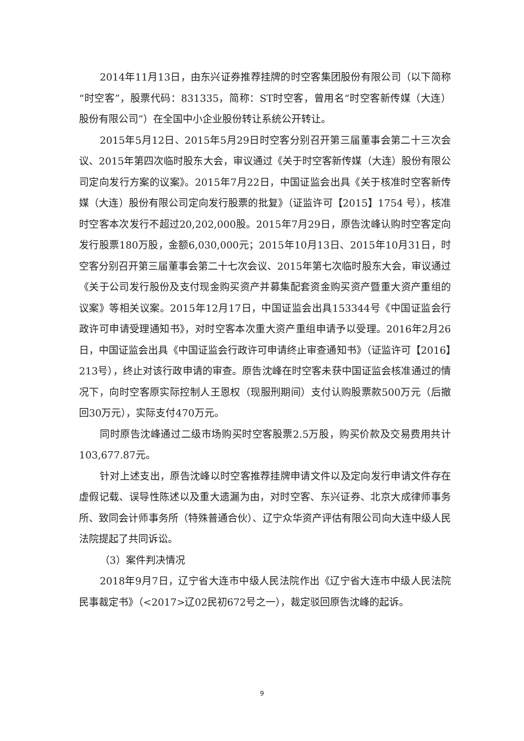2014年11月13日，由东兴证券推荐挂牌的时空客集团股份有限公司（以下简称“时空客”，股票代码：831335，简称：ST时空客，曾用名“时空客新传媒（大连）股份有限公司”）在全国中小企业股份转让系统公开转让。
2015年5月12日、2015年5月29日时空客分别召开第三届董事会第二十三次会议、2015年第四次临时股东大会，审议通过《关于时空客新传媒（大连）股份有限公司定向发行方案的议案》。2015年7月22日，中国证监会出具《关于核准时空客新传媒（大连）股份有限公司定向发行股票的批复》（证监许可【2015】1754 号），核准时空客本次发行不超过20,202,000股。2015年7月29日，原告沈峰认购时空客定向发行股票180万股，金额6,030,000元；2015年10月13日、2015年10月31日，时空客分别召开第三届董事会第二十七次会议、2015年第七次临时股东大会，审议通过《关于公司发行股份及支付现金购买资产并募集配套资金购买资产暨重大资产重组的议案》等相关议案。2015年12月17日，中国证监会出具153344号《中国证监会行政许可申请受理通知书》，对时空客本次重大资产重组申请予以受理。2016年2月26日，中国证监会出具《中国证监会行政许可申请终止审查通知书》（证监许可【2016】213号），终止对该行政申请的审查。原告沈峰在时空客未获中国证监会核准通过的情况下，向时空客原实际控制人王恩权（现服刑期间）支付认购股票款500万元（后撤回30万元），实际支付470万元。
同时原告沈峰通过二级市场购买时空客股票2.5万股，购买价款及交易费用共计103,677.87元。
针对上述支出，原告沈峰以时空客推荐挂牌申请文件以及定向发行申请文件存在虚假记载、误导性陈述以及重大遗漏为由，对时空客、东兴证券、北京大成律师事务所、致同会计师事务所（特殊普通合伙）、辽宁众华资产评估有限公司向大连中级人民法院提起了共同诉讼。
（3）案件判决情况
2018年9月7日，辽宁省大连市中级人民法院作出《辽宁省大连市中级人民法院民事裁定书》（<2017>辽02民初672号之一），裁定驳回原告沈峰的起诉。
9